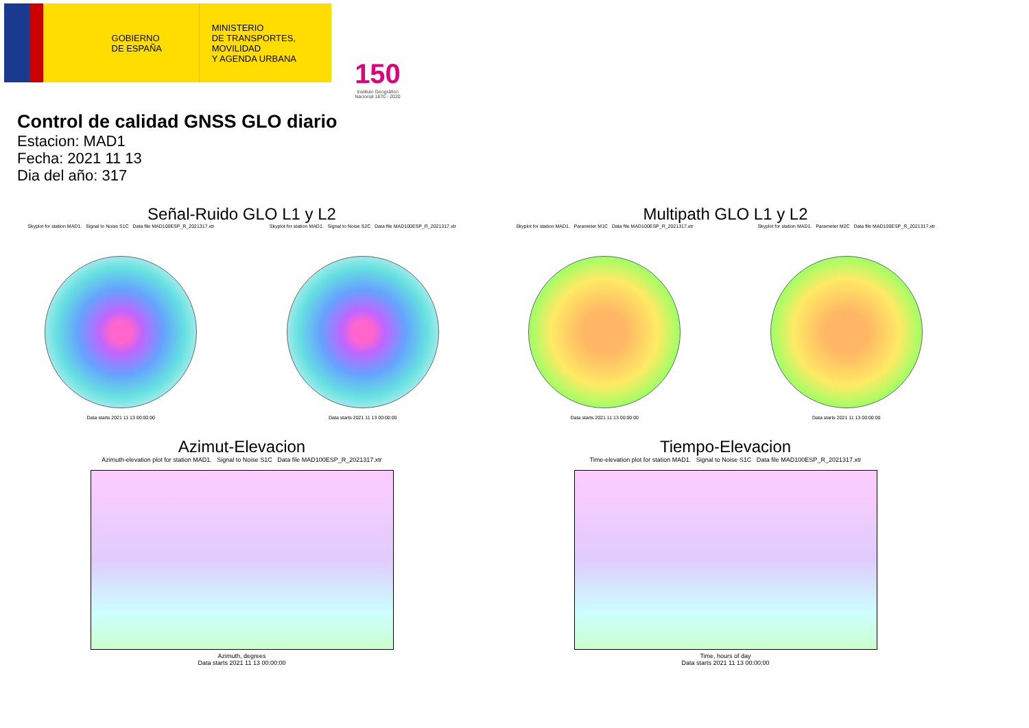GOBIERNO
DE ESPAÑA
MINISTERIO
DE TRANSPORTES, MOVILIDAD
Y AGENDA URBANA
150
Instituto Geográfico Nacional 1870 - 2020
Control de calidad GNSS GLO diario
Estacion: MAD1
Fecha: 2021 11 13
Dia del año: 317
Señal-Ruido GLO L1 y L2
Skyplot for station MAD1. Signal to Noise S1C Data file MAD100ESP_R_2021317.xtr
Data starts 2021 11 13 00:00:00
Skyplot for station MAD1. Signal to Noise S2C Data file MAD100ESP_R_2021317.xtr
Data starts 2021 11 13 00:00:00
Multipath GLO L1 y L2
Skyplot for station MAD1. Parameter M1C Data file MAD100ESP_R_2021317.xtr
Data starts 2021 11 13 00:00:00
Skyplot for station MAD1. Parameter M2C Data file MAD100ESP_R_2021317.xtr
Data starts 2021 11 13 00:00:00
Azimut-Elevacion
Azimuth-elevation plot for station MAD1. Signal to Noise S1C Data file MAD100ESP_R_2021317.xtr
Azimuth, degrees
Data starts 2021 11 13 00:00:00
Tiempo-Elevacion
Time-elevation plot for station MAD1. Signal to Noise S1C Data file MAD100ESP_R_2021317.xtr
Time, hours of day
Data starts 2021 11 13 00:00:00